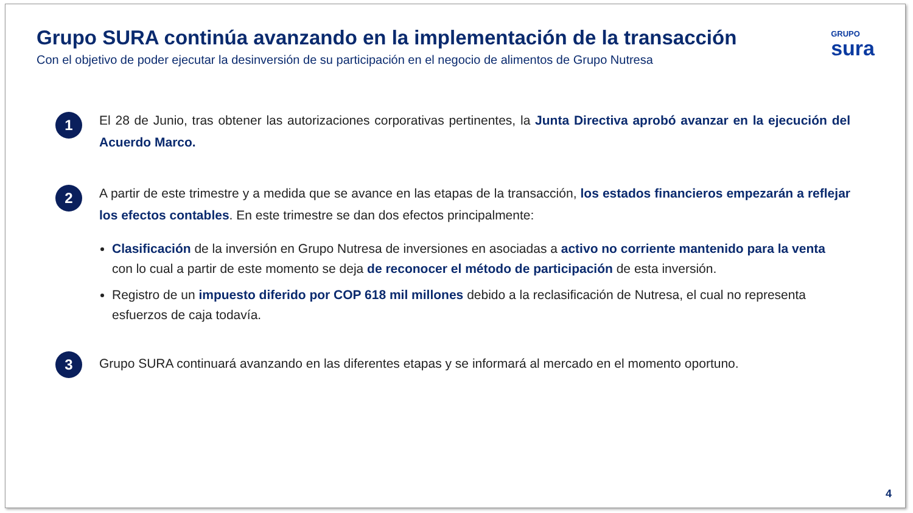Grupo SURA continúa avanzando en la implementación de la transacción
Con el objetivo de poder ejecutar la desinversión de su participación en el negocio de alimentos de Grupo Nutresa
GRUPO
sura
1
El 28 de Junio, tras obtener las autorizaciones corporativas pertinentes, la Junta Directiva aprobó avanzar en la ejecución del Acuerdo Marco.
2
A partir de este trimestre y a medida que se avance en las etapas de la transacción, los estados financieros empezarán a reflejar los efectos contables. En este trimestre se dan dos efectos principalmente:
Clasificación de la inversión en Grupo Nutresa de inversiones en asociadas a activo no corriente mantenido para la venta con lo cual a partir de este momento se deja de reconocer el método de participación de esta inversión.
Registro de un impuesto diferido por COP 618 mil millones debido a la reclasificación de Nutresa, el cual no representa esfuerzos de caja todavía.
3
Grupo SURA continuará avanzando en las diferentes etapas y se informará al mercado en el momento oportuno.
4